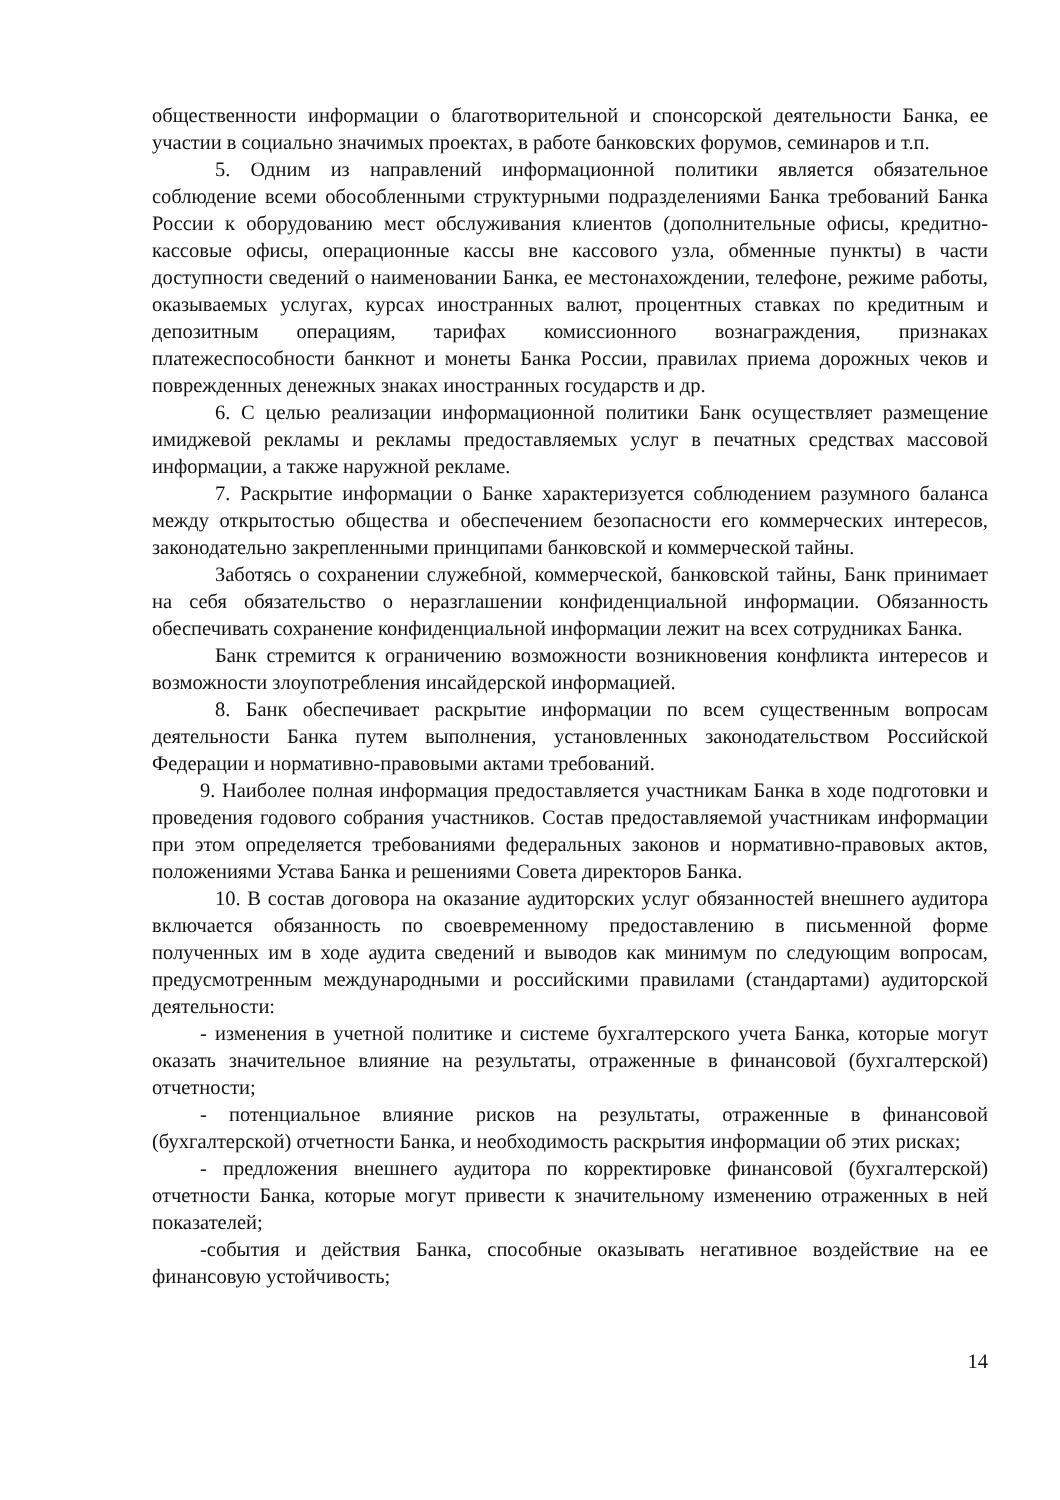общественности информации о благотворительной и спонсорской деятельности Банка, ее участии в социально значимых проектах, в работе банковских форумов, семинаров и т.п.
5. Одним из направлений информационной политики является обязательное соблюдение всеми обособленными структурными подразделениями Банка требований Банка России к оборудованию мест обслуживания клиентов (дополнительные офисы, кредитно-кассовые офисы, операционные кассы вне кассового узла, обменные пункты) в части доступности сведений о наименовании Банка, ее местонахождении, телефоне, режиме работы, оказываемых услугах, курсах иностранных валют, процентных ставках по кредитным и депозитным операциям, тарифах комиссионного вознаграждения, признаках платежеспособности банкнот и монеты Банка России, правилах приема дорожных чеков и поврежденных денежных знаках иностранных государств и др.
6. С целью реализации информационной политики Банк осуществляет размещение имиджевой рекламы и рекламы предоставляемых услуг в печатных средствах массовой информации, а также наружной рекламе.
7. Раскрытие информации о Банке характеризуется соблюдением разумного баланса между открытостью общества и обеспечением безопасности его коммерческих интересов, законодательно закрепленными принципами банковской и коммерческой тайны.
Заботясь о сохранении служебной, коммерческой, банковской тайны, Банк принимает на себя обязательство о неразглашении конфиденциальной информации. Обязанность обеспечивать сохранение конфиденциальной информации лежит на всех сотрудниках Банка.
Банк стремится к ограничению возможности возникновения конфликта интересов и возможности злоупотребления инсайдерской информацией.
8. Банк обеспечивает раскрытие информации по всем существенным вопросам деятельности Банка путем выполнения, установленных законодательством Российской Федерации и нормативно-правовыми актами требований.
9. Наиболее полная информация предоставляется участникам Банка в ходе подготовки и проведения годового собрания участников. Состав предоставляемой участникам информации при этом определяется требованиями федеральных законов и нормативно-правовых актов, положениями Устава Банка и решениями Совета директоров Банка.
10. В состав договора на оказание аудиторских услуг обязанностей внешнего аудитора включается обязанность по своевременному предоставлению в письменной форме полученных им в ходе аудита сведений и выводов как минимум по следующим вопросам, предусмотренным международными и российскими правилами (стандартами) аудиторской деятельности:
- изменения в учетной политике и системе бухгалтерского учета Банка, которые могут оказать значительное влияние на результаты, отраженные в финансовой (бухгалтерской) отчетности;
- потенциальное влияние рисков на результаты, отраженные в финансовой (бухгалтерской) отчетности Банка, и необходимость раскрытия информации об этих рисках;
- предложения внешнего аудитора по корректировке финансовой (бухгалтерской) отчетности Банка, которые могут привести к значительному изменению отраженных в ней показателей;
-события и действия Банка, способные оказывать негативное воздействие на ее финансовую устойчивость;
14